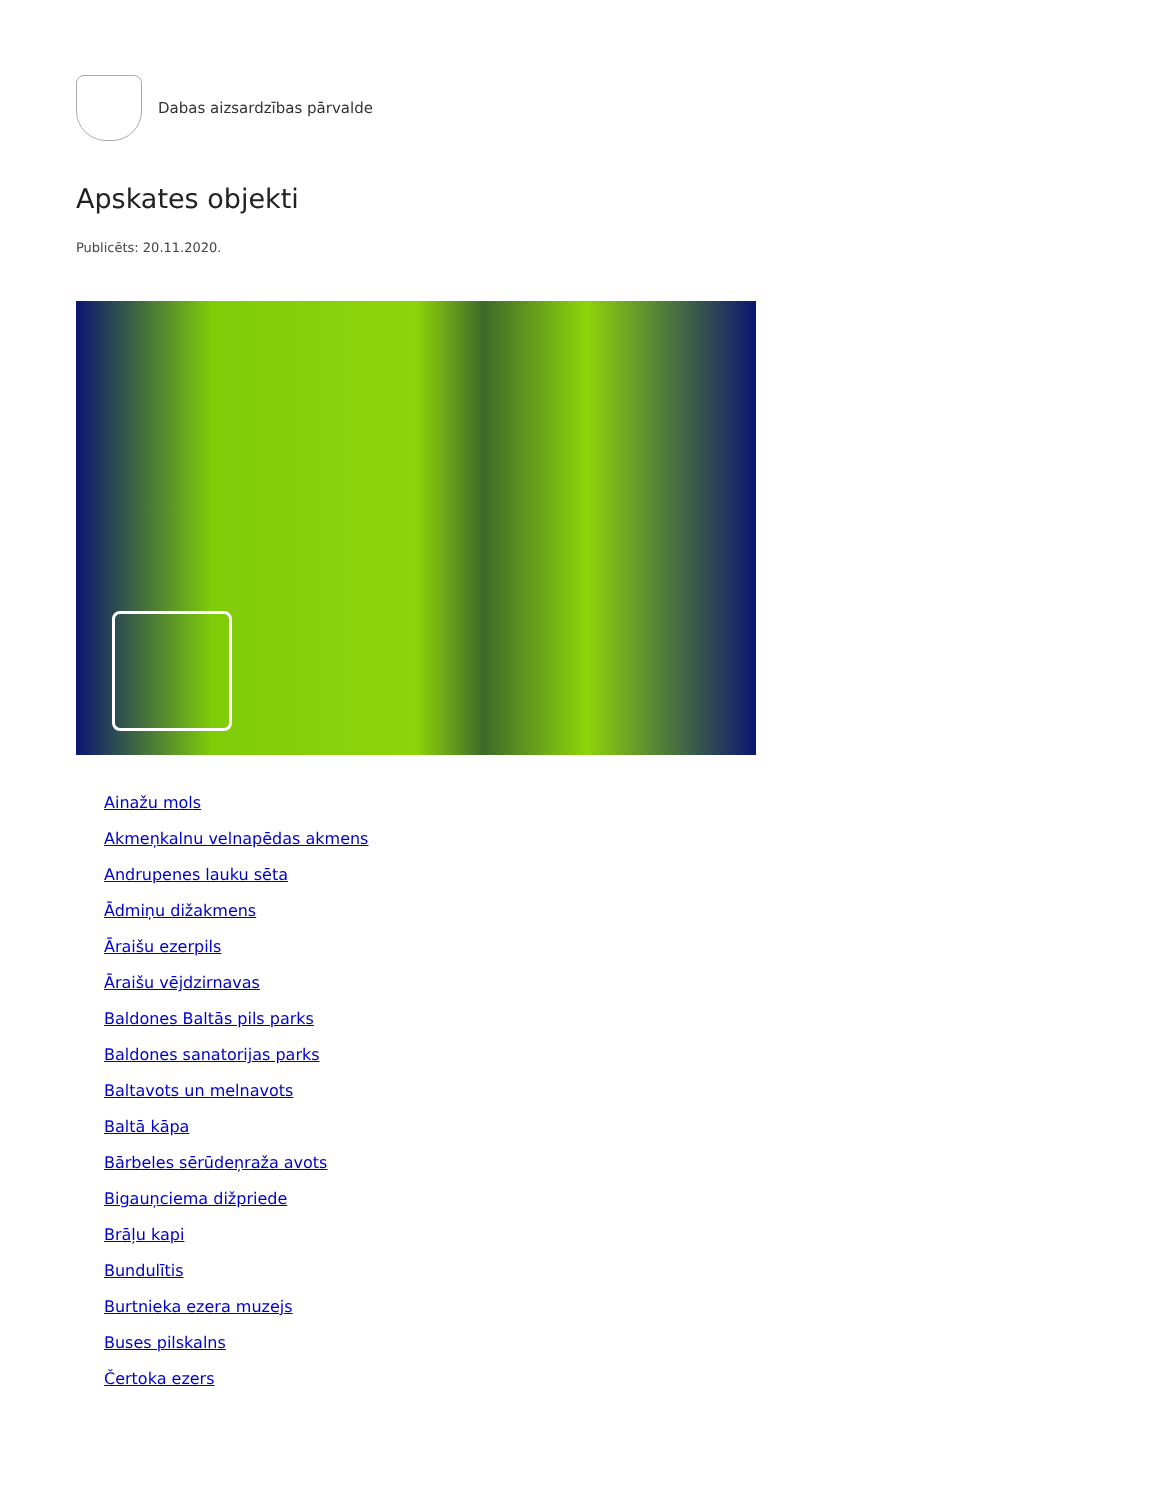Dabas aizsardzības pārvalde
Apskates objekti
Publicēts: 20.11.2020.
Ainažu mols
Akmeņkalnu velnapēdas akmens
Andrupenes lauku sēta
Ādmiņu dižakmens
Āraišu ezerpils
Āraišu vējdzirnavas
Baldones Baltās pils parks
Baldones sanatorijas parks
Baltavots un melnavots
Baltā kāpa
Bārbeles sērūdeņraža avots
Bigauņciema dižpriede
Brāļu kapi
Bundulītis
Burtnieka ezera muzejs
Buses pilskalns
Čertoka ezers